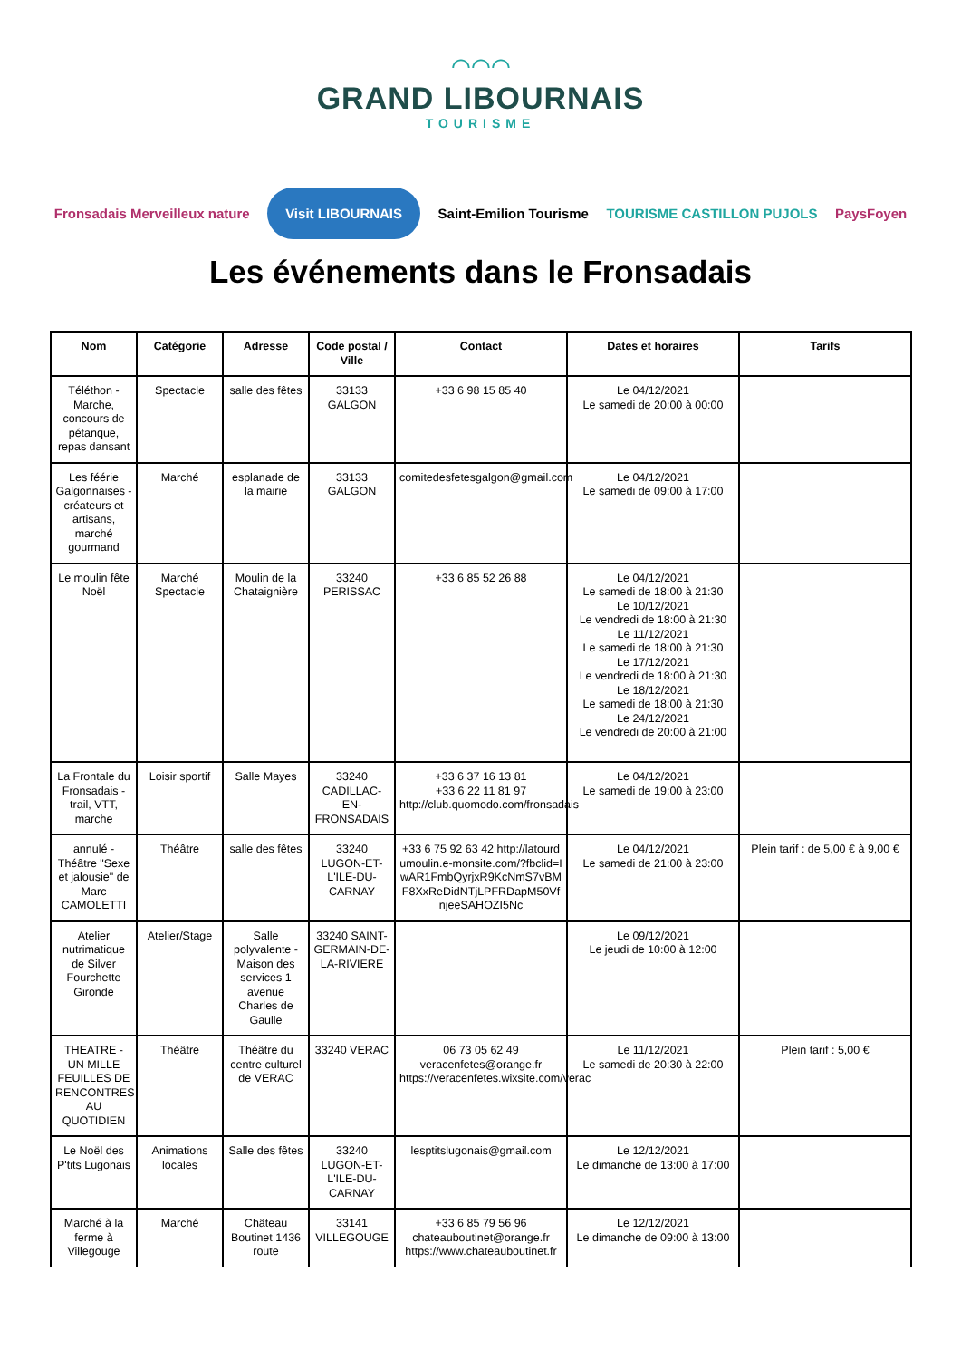⌒⌒⌒
GRAND LIBOURNAIS
TOURISME
Fronsadais Merveilleux nature Visit LIBOURNAIS Saint-Emilion Tourisme TOURISME CASTILLON PUJOLS PaysFoyen
Les événements dans le Fronsadais
| Nom | Catégorie | Adresse | Code postal / Ville | Contact | Dates et horaires | Tarifs |
| --- | --- | --- | --- | --- | --- | --- |
| Téléthon - Marche, concours de pétanque, repas dansant | Spectacle | salle des fêtes | 33133 GALGON | +33 6 98 15 85 40 | Le 04/12/2021 Le samedi de 20:00 à 00:00 | |
| Les féérie Galgonnaises - créateurs et artisans, marché gourmand | Marché | esplanade de la mairie | 33133 GALGON | comitedesfetesgalgon@gmail.com | Le 04/12/2021 Le samedi de 09:00 à 17:00 | |
| Le moulin fête Noël | Marché Spectacle | Moulin de la Chataignière | 33240 PERISSAC | +33 6 85 52 26 88 | Le 04/12/2021 Le samedi de 18:00 à 21:30 Le 10/12/2021 Le vendredi de 18:00 à 21:30 Le 11/12/2021 Le samedi de 18:00 à 21:30 Le 17/12/2021 Le vendredi de 18:00 à 21:30 Le 18/12/2021 Le samedi de 18:00 à 21:30 Le 24/12/2021 Le vendredi de 20:00 à 21:00 | |
| La Frontale du Fronsadais - trail, VTT, marche | Loisir sportif | Salle Mayes | 33240 CADILLAC-EN-FRONSADAIS | +33 6 37 16 13 81 +33 6 22 11 81 97 http://club.quomodo.com/fronsadais | Le 04/12/2021 Le samedi de 19:00 à 23:00 | |
| annulé - Théâtre "Sexe et jalousie" de Marc CAMOLETTI | Théâtre | salle des fêtes | 33240 LUGON-ET-L'ILE-DU-CARNAY | +33 6 75 92 63 42 http://latourdumoulin.e-monsite.com/?fbclid=IwAR1FmbQyrjxR9KcNmS7vBMF8XxReDidNTjLPFRDapM50VfnjeeSAHOZI5Nc | Le 04/12/2021 Le samedi de 21:00 à 23:00 | Plein tarif : de 5,00 € à 9,00 € |
| Atelier nutrimatique de Silver Fourchette Gironde | Atelier/Stage | Salle polyvalente - Maison des services 1 avenue Charles de Gaulle | 33240 SAINT-GERMAIN-DE-LA-RIVIERE | | Le 09/12/2021 Le jeudi de 10:00 à 12:00 | |
| THEATRE - UN MILLE FEUILLES DE RENCONTRES AU QUOTIDIEN | Théâtre | Théâtre du centre culturel de VERAC | 33240 VERAC | 06 73 05 62 49 veracenfetes@orange.fr https://veracenfetes.wixsite.com/verac | Le 11/12/2021 Le samedi de 20:30 à 22:00 | Plein tarif : 5,00 € |
| Le Noël des P'tits Lugonais | Animations locales | Salle des fêtes | 33240 LUGON-ET-L'ILE-DU-CARNAY | lesptitslugonais@gmail.com | Le 12/12/2021 Le dimanche de 13:00 à 17:00 | |
| Marché à la ferme à Villegouge | Marché | Château Boutinet 1436 route | 33141 VILLEGOUGE | +33 6 85 79 56 96 chateauboutinet@orange.fr https://www.chateauboutinet.fr | Le 12/12/2021 Le dimanche de 09:00 à 13:00 | |